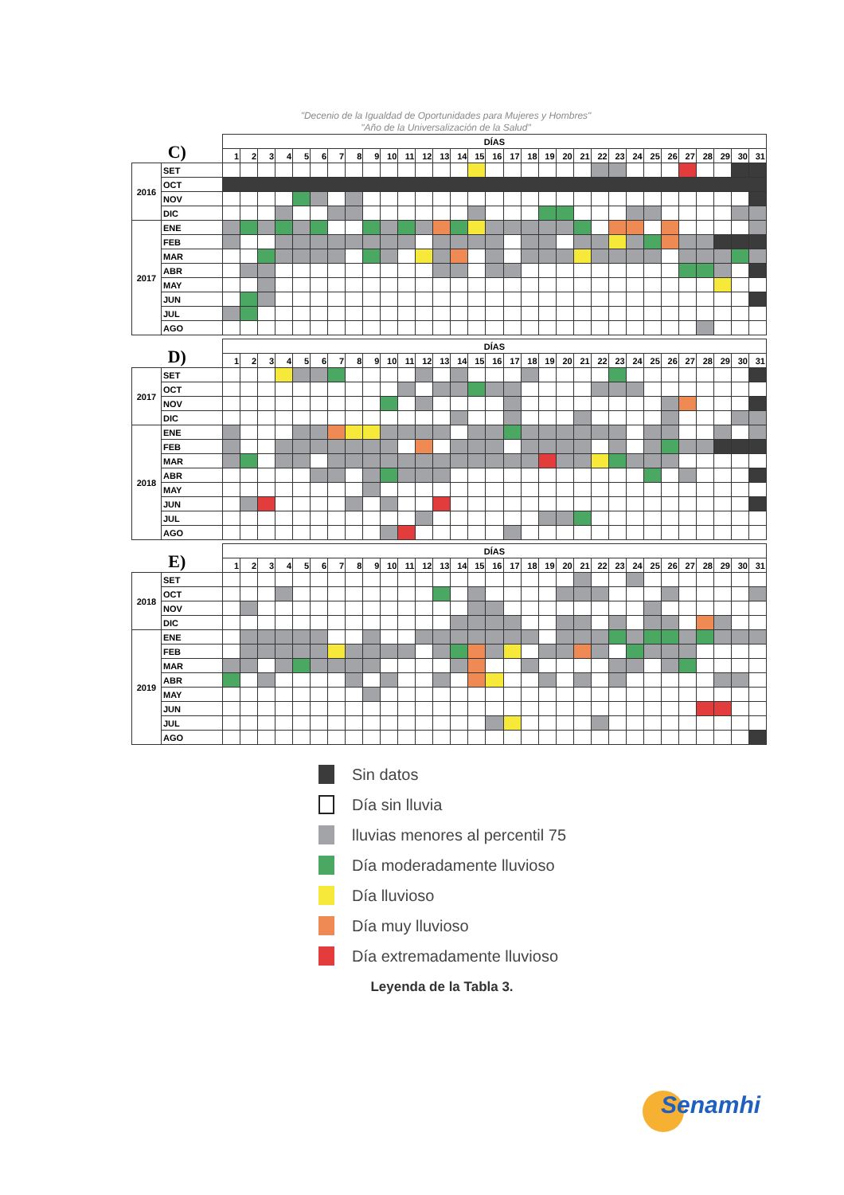"Decenio de la Igualdad de Oportunidades para Mujeres y Hombres"
"Año de la Universalización de la Salud"
| C) | | DÍAS | | | | | | | | | | | | | | | | | | | | | | | | | | | | | | |
| | | 1 | 2 | 3 | 4 | 5 | 6 | 7 | 8 | 9 | 10 | 11 | 12 | 13 | 14 | 15 | 16 | 17 | 18 | 19 | 20 | 21 | 22 | 23 | 24 | 25 | 26 | 27 | 28 | 29 | 30 | 31 |
| 2016 | SET | | | | | | | | | | | | | | | | | | | | | | | | | | | | | | | |
| | OCT | | | | | | | | | | | | | | | | | | | | | | | | | | | | | | | |
| | NOV | | | | | | | | | | | | | | | | | | | | | | | | | | | | | | | |
| | DIC | | | | | | | | | | | | | | | | | | | | | | | | | | | | | | | |
| 2017 | ENE | | | | | | | | | | | | | | | | | | | | | | | | | | | | | | | |
| | FEB | | | | | | | | | | | | | | | | | | | | | | | | | | | | | | | |
| | MAR | | | | | | | | | | | | | | | | | | | | | | | | | | | | | | | |
| | ABR | | | | | | | | | | | | | | | | | | | | | | | | | | | | | | | |
| | MAY | | | | | | | | | | | | | | | | | | | | | | | | | | | | | | | |
| | JUN | | | | | | | | | | | | | | | | | | | | | | | | | | | | | | | |
| | JUL | | | | | | | | | | | | | | | | | | | | | | | | | | | | | | | |
| | AGO | | | | | | | | | | | | | | | | | | | | | | | | | | | | | | | |
| D) | | DÍAS | | | | | | | | | | | | | | | | | | | | | | | | | | | | | | |
| | | 1 | 2 | 3 | 4 | 5 | 6 | 7 | 8 | 9 | 10 | 11 | 12 | 13 | 14 | 15 | 16 | 17 | 18 | 19 | 20 | 21 | 22 | 23 | 24 | 25 | 26 | 27 | 28 | 29 | 30 | 31 |
| 2017 | SET | | | | | | | | | | | | | | | | | | | | | | | | | | | | | | | |
| | OCT | | | | | | | | | | | | | | | | | | | | | | | | | | | | | | | |
| | NOV | | | | | | | | | | | | | | | | | | | | | | | | | | | | | | | |
| | DIC | | | | | | | | | | | | | | | | | | | | | | | | | | | | | | | |
| 2018 | ENE | | | | | | | | | | | | | | | | | | | | | | | | | | | | | | | |
| | FEB | | | | | | | | | | | | | | | | | | | | | | | | | | | | | | | |
| | MAR | | | | | | | | | | | | | | | | | | | | | | | | | | | | | | | |
| | ABR | | | | | | | | | | | | | | | | | | | | | | | | | | | | | | | |
| | MAY | | | | | | | | | | | | | | | | | | | | | | | | | | | | | | | |
| | JUN | | | | | | | | | | | | | | | | | | | | | | | | | | | | | | | |
| | JUL | | | | | | | | | | | | | | | | | | | | | | | | | | | | | | | |
| | AGO | | | | | | | | | | | | | | | | | | | | | | | | | | | | | | | |
| E) | | DÍAS | | | | | | | | | | | | | | | | | | | | | | | | | | | | | | |
| | | 1 | 2 | 3 | 4 | 5 | 6 | 7 | 8 | 9 | 10 | 11 | 12 | 13 | 14 | 15 | 16 | 17 | 18 | 19 | 20 | 21 | 22 | 23 | 24 | 25 | 26 | 27 | 28 | 29 | 30 | 31 |
| 2018 | SET | | | | | | | | | | | | | | | | | | | | | | | | | | | | | | | |
| | OCT | | | | | | | | | | | | | | | | | | | | | | | | | | | | | | | |
| | NOV | | | | | | | | | | | | | | | | | | | | | | | | | | | | | | | |
| | DIC | | | | | | | | | | | | | | | | | | | | | | | | | | | | | | | |
| 2019 | ENE | | | | | | | | | | | | | | | | | | | | | | | | | | | | | | | |
| | FEB | | | | | | | | | | | | | | | | | | | | | | | | | | | | | | | |
| | MAR | | | | | | | | | | | | | | | | | | | | | | | | | | | | | | | |
| | ABR | | | | | | | | | | | | | | | | | | | | | | | | | | | | | | | |
| | MAY | | | | | | | | | | | | | | | | | | | | | | | | | | | | | | | |
| | JUN | | | | | | | | | | | | | | | | | | | | | | | | | | | | | | | |
| | JUL | | | | | | | | | | | | | | | | | | | | | | | | | | | | | | | |
| | AGO | | | | | | | | | | | | | | | | | | | | | | | | | | | | | | | |
Sin datos
Día sin lluvia
lluvias menores al percentil 75
Día moderadamente lluvioso
Día lluvioso
Día muy lluvioso
Día extremadamente lluvioso
Leyenda de la Tabla 3.
Senamhi